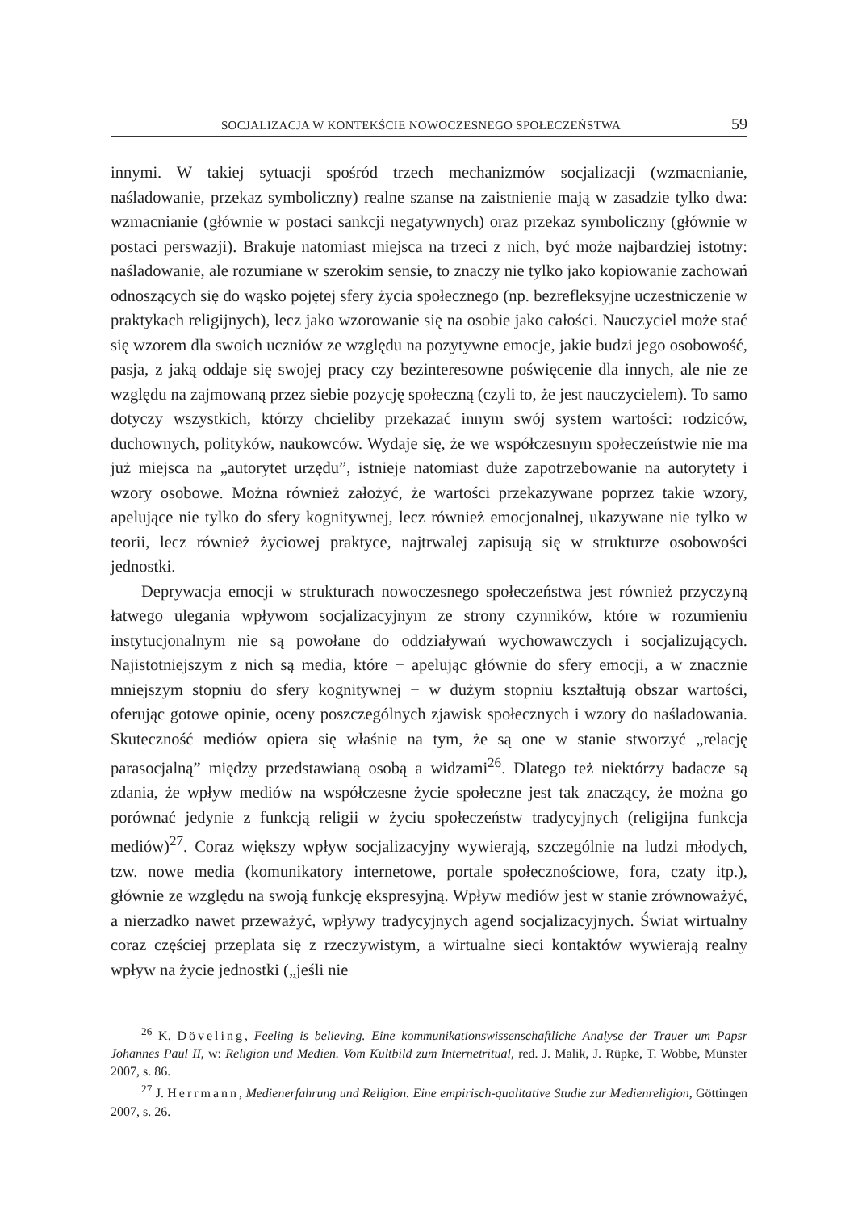SOCJALIZACJA W KONTEKŚCIE NOWOCZESNEGO SPOŁECZEŃSTWA 59
innymi. W takiej sytuacji spośród trzech mechanizmów socjalizacji (wzmacnianie, naśladowanie, przekaz symboliczny) realne szanse na zaistnienie mają w zasadzie tylko dwa: wzmacnianie (głównie w postaci sankcji negatywnych) oraz przekaz symboliczny (głównie w postaci perswazji). Brakuje natomiast miejsca na trzeci z nich, być może najbardziej istotny: naśladowanie, ale rozumiane w szerokim sensie, to znaczy nie tylko jako kopiowanie zachowań odnoszących się do wąsko pojętej sfery życia społecznego (np. bezrefleksyjne uczestniczenie w praktykach religijnych), lecz jako wzorowanie się na osobie jako całości. Nauczyciel może stać się wzorem dla swoich uczniów ze względu na pozytywne emocje, jakie budzi jego osobowość, pasja, z jaką oddaje się swojej pracy czy bezinteresowne poświęcenie dla innych, ale nie ze względu na zajmowaną przez siebie pozycję społeczną (czyli to, że jest nauczycielem). To samo dotyczy wszystkich, którzy chcieliby przekazać innym swój system wartości: rodziców, duchownych, polityków, naukowców. Wydaje się, że we współczesnym społeczeństwie nie ma już miejsca na „autorytet urzędu”, istnieje natomiast duże zapotrzebowanie na autorytety i wzory osobowe. Można również założyć, że wartości przekazywane poprzez takie wzory, apelujące nie tylko do sfery kognitywnej, lecz również emocjonalnej, ukazywane nie tylko w teorii, lecz również życiowej praktyce, najtrwalej zapisują się w strukturze osobowości jednostki.
Deprywacja emocji w strukturach nowoczesnego społeczeństwa jest również przyczyną łatwego ulegania wpływom socjalizacyjnym ze strony czynników, które w rozumieniu instytucjonalnym nie są powołane do oddziaływań wychowawczych i socjalizujących. Najistotniejszym z nich są media, które − apelując głównie do sfery emocji, a w znacznie mniejszym stopniu do sfery kognitywnej − w dużym stopniu kształtują obszar wartości, oferując gotowe opinie, oceny poszczególnych zjawisk społecznych i wzory do naśladowania. Skuteczność mediów opiera się właśnie na tym, że są one w stanie stworzyć „relację parasocjalną” między przedstawianą osobą a widzami<sup>26</sup>. Dlatego też niektórzy badacze są zdania, że wpływ mediów na współczesne życie społeczne jest tak znaczący, że można go porównać jedynie z funkcją religii w życiu społeczeństw tradycyjnych (religijna funkcja mediów)<sup>27</sup>. Coraz większy wpływ socjalizacyjny wywierają, szczególnie na ludzi młodych, tzw. nowe media (komunikatory internetowe, portale społecznościowe, fora, czaty itp.), głównie ze względu na swoją funkcję ekspresyjną. Wpływ mediów jest w stanie zrównoważyć, a nierzadko nawet przeważyć, wpływy tradycyjnych agend socjalizacyjnych. Świat wirtualny coraz częściej przeplata się z rzeczywistym, a wirtualne sieci kontaktów wywierają realny wpływ na życie jednostki („jeśli nie
<sup>26</sup> K. Döveling, Feeling is believing. Eine kommunikationswissenschaftliche Analyse der Trauer um Papsr Johannes Paul II, w: Religion und Medien. Vom Kultbild zum Internetritual, red. J. Malik, J. Rüpke, T. Wobbe, Münster 2007, s. 86.
<sup>27</sup> J. Herrmann, Medienerfahrung und Religion. Eine empirisch-qualitative Studie zur Medienreligion, Göttingen 2007, s. 26.